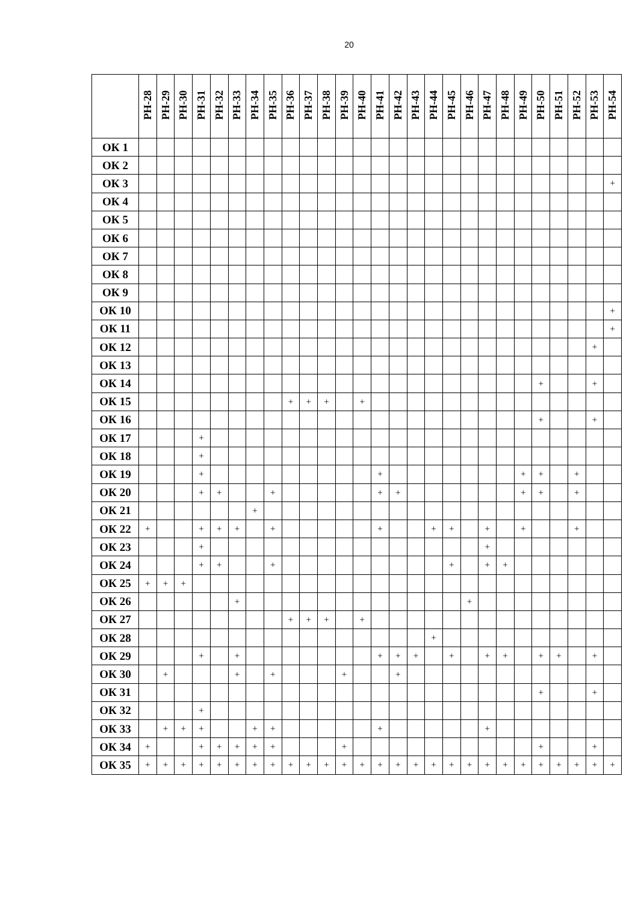20
| | РН-28 | РН-29 | РН-30 | РН-31 | РН-32 | РН-33 | РН-34 | РН-35 | РН-36 | РН-37 | РН-38 | РН-39 | РН-40 | РН-41 | РН-42 | РН-43 | РН-44 | РН-45 | РН-46 | РН-47 | РН-48 | РН-49 | РН-50 | РН-51 | РН-52 | РН-53 | РН-54 |
| --- | --- | --- | --- | --- | --- | --- | --- | --- | --- | --- | --- | --- | --- | --- | --- | --- | --- | --- | --- | --- | --- | --- | --- | --- | --- | --- | --- |
| ОК 1 | | | | | | | | | | | | | | | | | | | | | | | | | | | |
| ОК 2 | | | | | | | | | | | | | | | | | | | | | | | | | | | |
| ОК 3 | | | | | | | | | | | | | | | | | | | | | | | | | | | + |
| ОК 4 | | | | | | | | | | | | | | | | | | | | | | | | | | | |
| ОК 5 | | | | | | | | | | | | | | | | | | | | | | | | | | | |
| ОК 6 | | | | | | | | | | | | | | | | | | | | | | | | | | | |
| ОК 7 | | | | | | | | | | | | | | | | | | | | | | | | | | | |
| ОК 8 | | | | | | | | | | | | | | | | | | | | | | | | | | | |
| ОК 9 | | | | | | | | | | | | | | | | | | | | | | | | | | | |
| ОК 10 | | | | | | | | | | | | | | | | | | | | | | | | | | | + |
| ОК 11 | | | | | | | | | | | | | | | | | | | | | | | | | | | + |
| ОК 12 | | | | | | | | | | | | | | | | | | | | | | | | | | + | |
| ОК 13 | | | | | | | | | | | | | | | | | | | | | | | | | | | |
| ОК 14 | | | | | | | | | | | | | | | | | | | | | | | + | | | + | |
| ОК 15 | | | | | | | | | + | + | + | | + | | | | | | | | | | | | | | |
| ОК 16 | | | | | | | | | | | | | | | | | | | | | | | + | | | + | |
| ОК 17 | | | | + | | | | | | | | | | | | | | | | | | | | | | | |
| ОК 18 | | | | + | | | | | | | | | | | | | | | | | | | | | | | |
| ОК 19 | | | | + | | | | | | | | | | + | | | | | | | | + | + | | + | | |
| ОК 20 | | | | + | + | | | + | | | | | | + | + | | | | | | | + | + | | + | | |
| ОК 21 | | | | | | | + | | | | | | | | | | | | | | | | | | | | |
| ОК 22 | + | | | + | + | + | | + | | | | | | + | | | + | + | | + | | + | | | + | | |
| ОК 23 | | | | + | | | | | | | | | | | | | | | | + | | | | | | | |
| ОК 24 | | | | + | + | | | + | | | | | | | | | | + | | + | + | | | | | | |
| ОК 25 | + | + | + | | | | | | | | | | | | | | | | | | | | | | | | |
| ОК 26 | | | | | | + | | | | | | | | | | | | | + | | | | | | | | |
| ОК 27 | | | | | | | | | + | + | + | | + | | | | | | | | | | | | | | |
| ОК 28 | | | | | | | | | | | | | | | | | + | | | | | | | | | | |
| ОК 29 | | | | + | | + | | | | | | | | + | + | + | | + | | + | + | | + | + | | + | |
| ОК 30 | | + | | | | + | | + | | | | + | | | + | | | | | | | | | | | | |
| ОК 31 | | | | | | | | | | | | | | | | | | | | | | | + | | | + | |
| ОК 32 | | | | + | | | | | | | | | | | | | | | | | | | | | | | |
| ОК 33 | | + | + | + | | | + | + | | | | | | + | | | | | | + | | | | | | | |
| ОК 34 | + | | | + | + | + | + | + | | | | + | | | | | | | | | | | + | | | + | |
| ОК 35 | + | + | + | + | + | + | + | + | + | + | + | + | + | + | + | + | + | + | + | + | + | + | + | + | + | + | + |